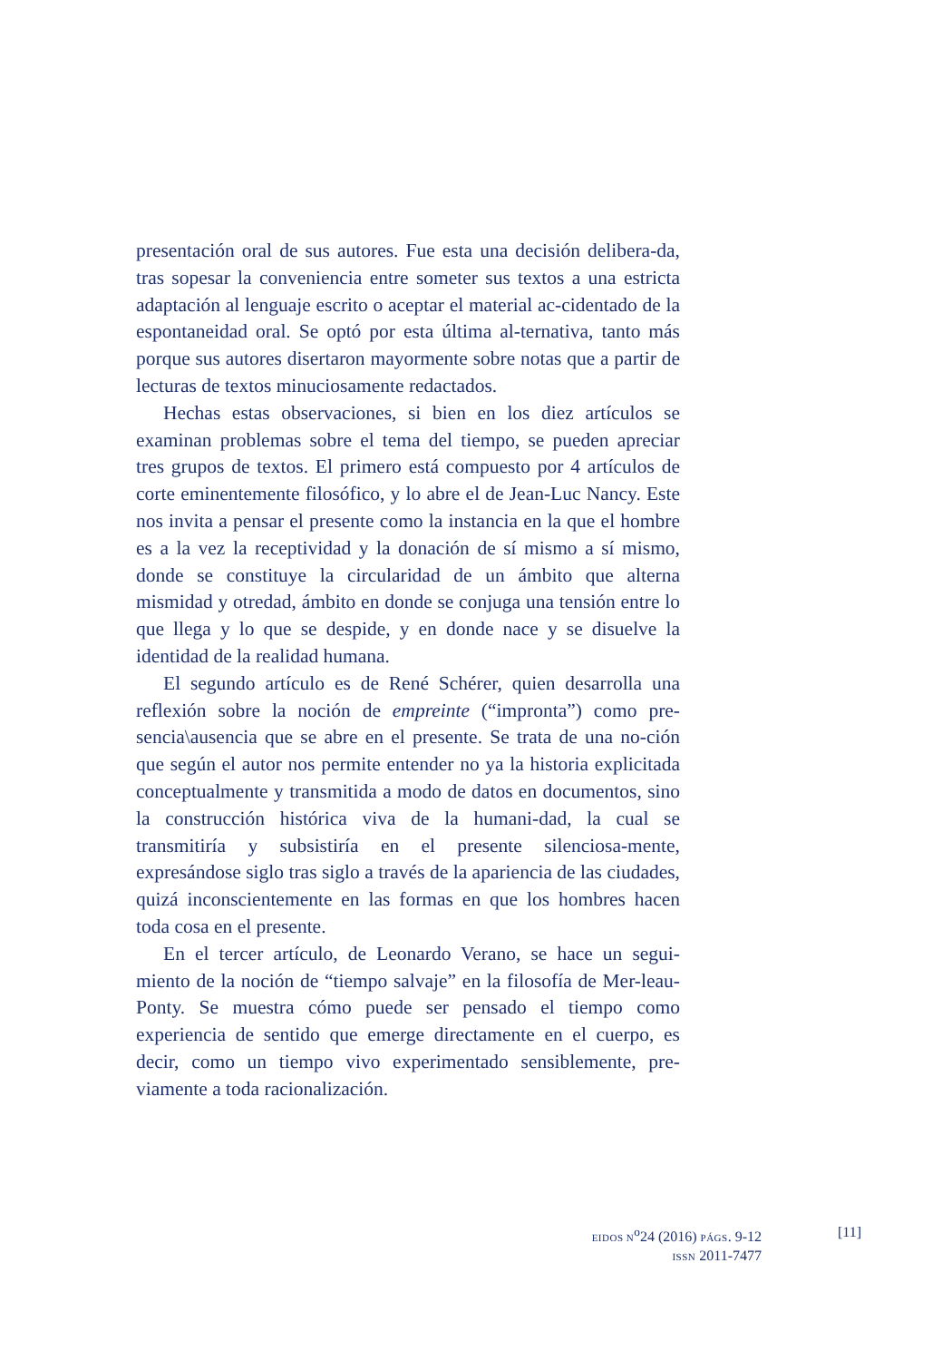presentación oral de sus autores. Fue esta una decisión delibera-da, tras sopesar la conveniencia entre someter sus textos a una estricta adaptación al lenguaje escrito o aceptar el material ac-cidentado de la espontaneidad oral. Se optó por esta última al-ternativa, tanto más porque sus autores disertaron mayormente sobre notas que a partir de lecturas de textos minuciosamente redactados.
Hechas estas observaciones, si bien en los diez artículos se examinan problemas sobre el tema del tiempo, se pueden apreciar tres grupos de textos. El primero está compuesto por 4 artículos de corte eminentemente filosófico, y lo abre el de Jean-Luc Nancy. Este nos invita a pensar el presente como la instancia en la que el hombre es a la vez la receptividad y la donación de sí mismo a sí mismo, donde se constituye la circularidad de un ámbito que alterna mismidad y otredad, ámbito en donde se conjuga una tensión entre lo que llega y lo que se despide, y en donde nace y se disuelve la identidad de la realidad humana.
El segundo artículo es de René Schérer, quien desarrolla una reflexión sobre la noción de empreinte (“impronta”) como pre-sencia\ausencia que se abre en el presente. Se trata de una no-ción que según el autor nos permite entender no ya la historia explicitada conceptualmente y transmitida a modo de datos en documentos, sino la construcción histórica viva de la humani-dad, la cual se transmitiría y subsistiría en el presente silenciosa-mente, expresándose siglo tras siglo a través de la apariencia de las ciudades, quizá inconscientemente en las formas en que los hombres hacen toda cosa en el presente.
En el tercer artículo, de Leonardo Verano, se hace un segui-miento de la noción de “tiempo salvaje” en la filosofía de Mer-leau-Ponty. Se muestra cómo puede ser pensado el tiempo como experiencia de sentido que emerge directamente en el cuerpo, es decir, como un tiempo vivo experimentado sensiblemente, pre-viamente a toda racionalización.
EIDOS N<sup>o</sup>24 (2016) PÁGS. 9-12
ISSN 2011-7477
[11]